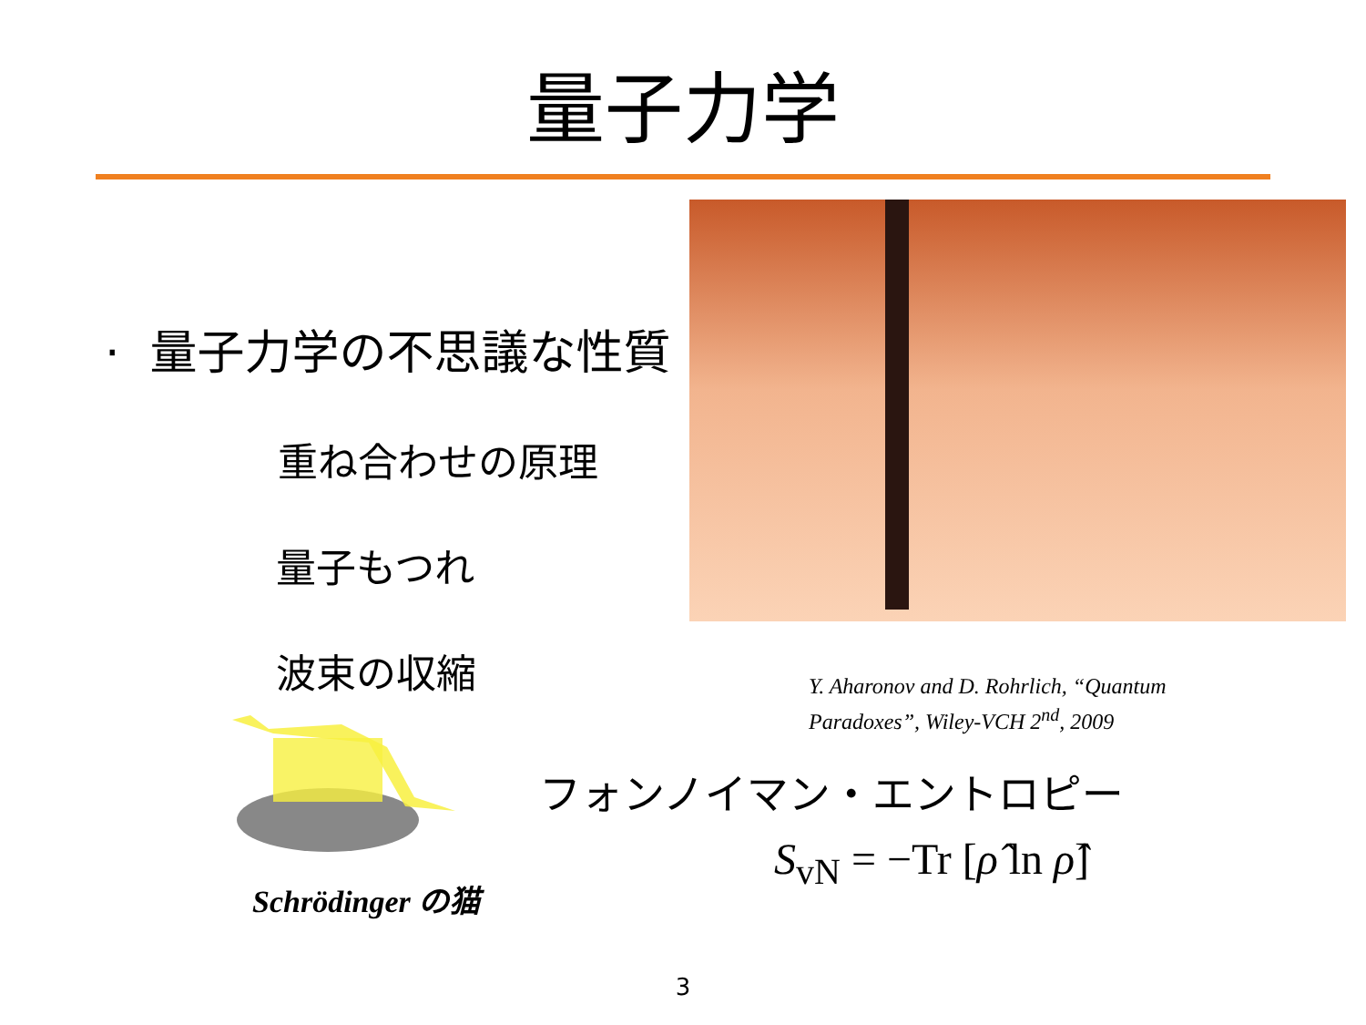量子力学
· 量子力学の不思議な性質
重ね合わせの原理
量子もつれ
波束の収縮
Y. Aharonov and D. Rohrlich, “Quantum Paradoxes”, Wiley-VCH 2<sup>nd</sup>, 2009
Schrödinger の猫
フォンノイマン・エントロピー
S<sub>vN</sub> = −Tr [ρ̂ ln ρ̂]
3